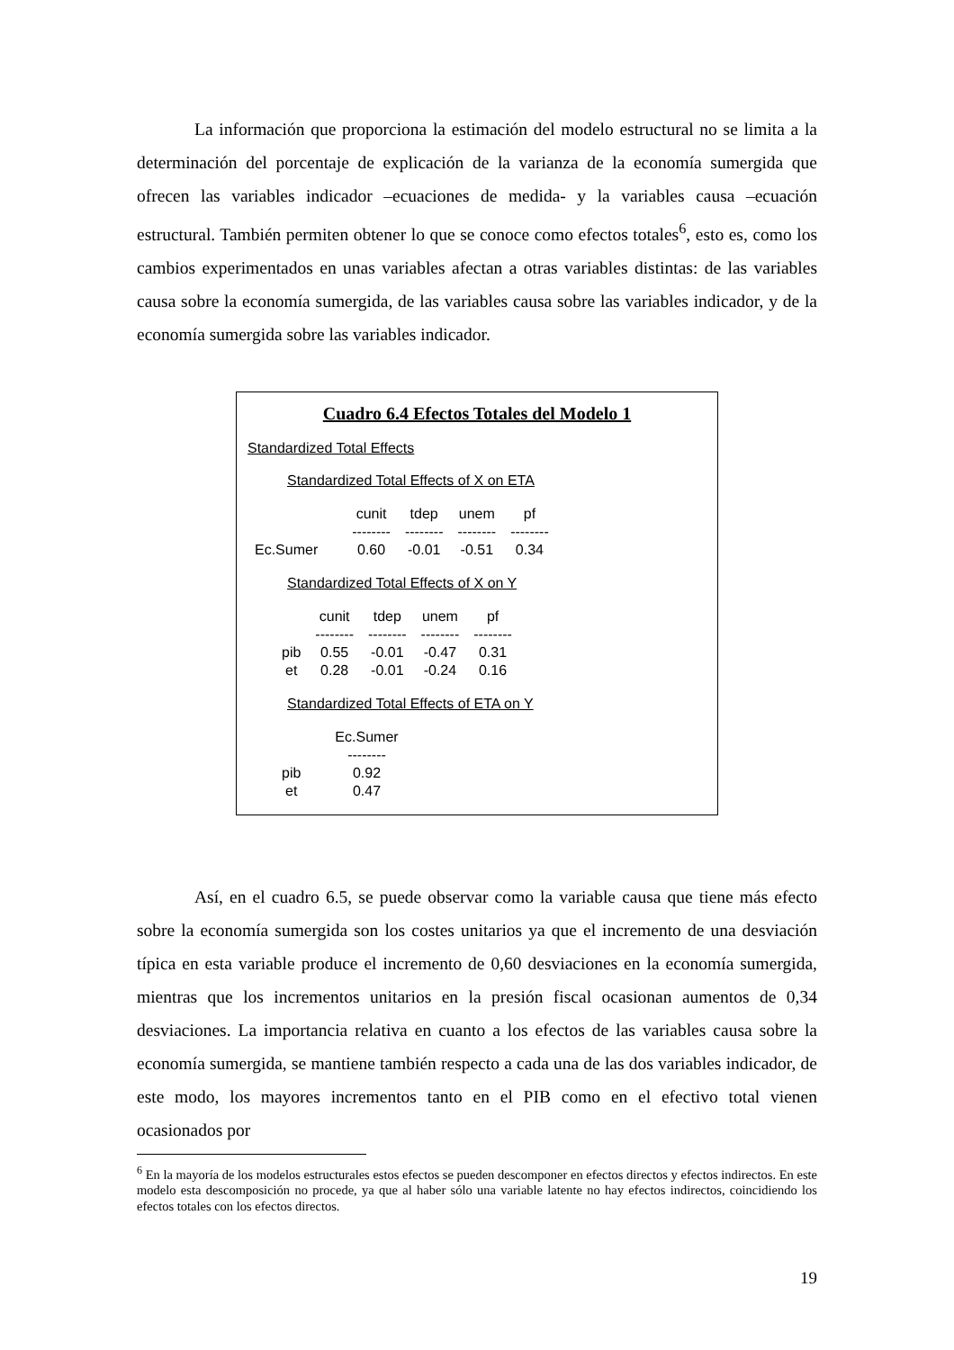La información que proporciona la estimación del modelo estructural no se limita a la determinación del porcentaje de explicación de la varianza de la economía sumergida que ofrecen las variables indicador –ecuaciones de medida- y la variables causa –ecuación estructural. También permiten obtener lo que se conoce como efectos totales<sup>6</sup>, esto es, como los cambios experimentados en unas variables afectan a otras variables distintas: de las variables causa sobre la economía sumergida, de las variables causa sobre las variables indicador, y de la economía sumergida sobre las variables indicador.
Cuadro 6.4 Efectos Totales del Modelo 1
Standardized Total Effects
Standardized Total Effects of X on ETA
| | cunit | tdep | unem | pf |
| --- | --- | --- | --- | --- |
| | -------- | -------- | -------- | -------- |
| Ec.Sumer | 0.60 | -0.01 | -0.51 | 0.34 |
Standardized Total Effects of X on Y
| | cunit | tdep | unem | pf |
| --- | --- | --- | --- | --- |
| | -------- | -------- | -------- | -------- |
| pib | 0.55 | -0.01 | -0.47 | 0.31 |
| et | 0.28 | -0.01 | -0.24 | 0.16 |
Standardized Total Effects of ETA on Y
| | Ec.Sumer |
| --- | --- |
| | -------- |
| pib | 0.92 |
| et | 0.47 |
Así, en el cuadro 6.5, se puede observar como la variable causa que tiene más efecto sobre la economía sumergida son los costes unitarios ya que el incremento de una desviación típica en esta variable produce el incremento de 0,60 desviaciones en la economía sumergida, mientras que los incrementos unitarios en la presión fiscal ocasionan aumentos de 0,34 desviaciones. La importancia relativa en cuanto a los efectos de las variables causa sobre la economía sumergida, se mantiene también respecto a cada una de las dos variables indicador, de este modo, los mayores incrementos tanto en el PIB como en el efectivo total vienen ocasionados por
<sup>6</sup> En la mayoría de los modelos estructurales estos efectos se pueden descomponer en efectos directos y efectos indirectos. En este modelo esta descomposición no procede, ya que al haber sólo una variable latente no hay efectos indirectos, coincidiendo los efectos totales con los efectos directos.
19